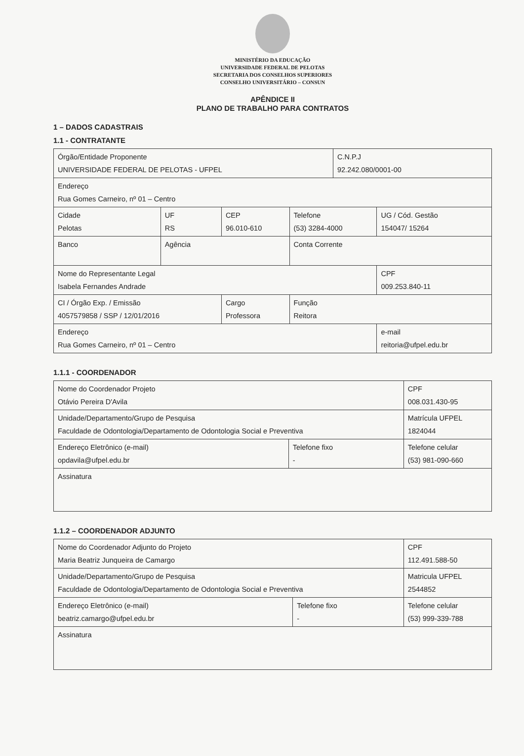MINISTÉRIO DA EDUCAÇÃO
UNIVERSIDADE FEDERAL DE PELOTAS
SECRETARIA DOS CONSELHOS SUPERIORES
CONSELHO UNIVERSITÁRIO – CONSUN
APÊNDICE II
PLANO DE TRABALHO PARA CONTRATOS
1 – DADOS CADASTRAIS
1.1 - CONTRATANTE
| Órgão/Entidade Proponente UNIVERSIDADE FEDERAL DE PELOTAS - UFPEL | | | | C.N.P.J 92.242.080/0001-00 | |
| Endereço Rua Gomes Carneiro, nº 01 – Centro | | | | | |
| Cidade Pelotas | UF RS | CEP 96.010-610 | Telefone (53) 3284-4000 | | UG / Cód. Gestão 154047/ 15264 |
| Banco | Agência | | Conta Corrente | | |
| Nome do Representante Legal Isabela Fernandes Andrade | | | | | CPF 009.253.840-11 |
| CI / Órgão Exp. / Emissão 4057579858 / SSP / 12/01/2016 | | Cargo Professora | Função Reitora | | |
| Endereço Rua Gomes Carneiro, nº 01 – Centro | | | | | e-mail reitoria@ufpel.edu.br |
1.1.1 - COORDENADOR
| Nome do Coordenador Projeto Otávio Pereira D'Avila | | CPF 008.031.430-95 |
| Unidade/Departamento/Grupo de Pesquisa Faculdade de Odontologia/Departamento de Odontologia Social e Preventiva | | Matrícula UFPEL 1824044 |
| Endereço Eletrônico (e-mail) opdavila@ufpel.edu.br | Telefone fixo - | Telefone celular (53) 981-090-660 |
| Assinatura | | |
1.1.2 – COORDENADOR ADJUNTO
| Nome do Coordenador Adjunto do Projeto Maria Beatriz Junqueira de Camargo | | CPF 112.491.588-50 |
| Unidade/Departamento/Grupo de Pesquisa Faculdade de Odontologia/Departamento de Odontologia Social e Preventiva | | Matricula UFPEL 2544852 |
| Endereço Eletrônico (e-mail) beatriz.camargo@ufpel.edu.br | Telefone fixo - | Telefone celular (53) 999-339-788 |
| Assinatura | | |